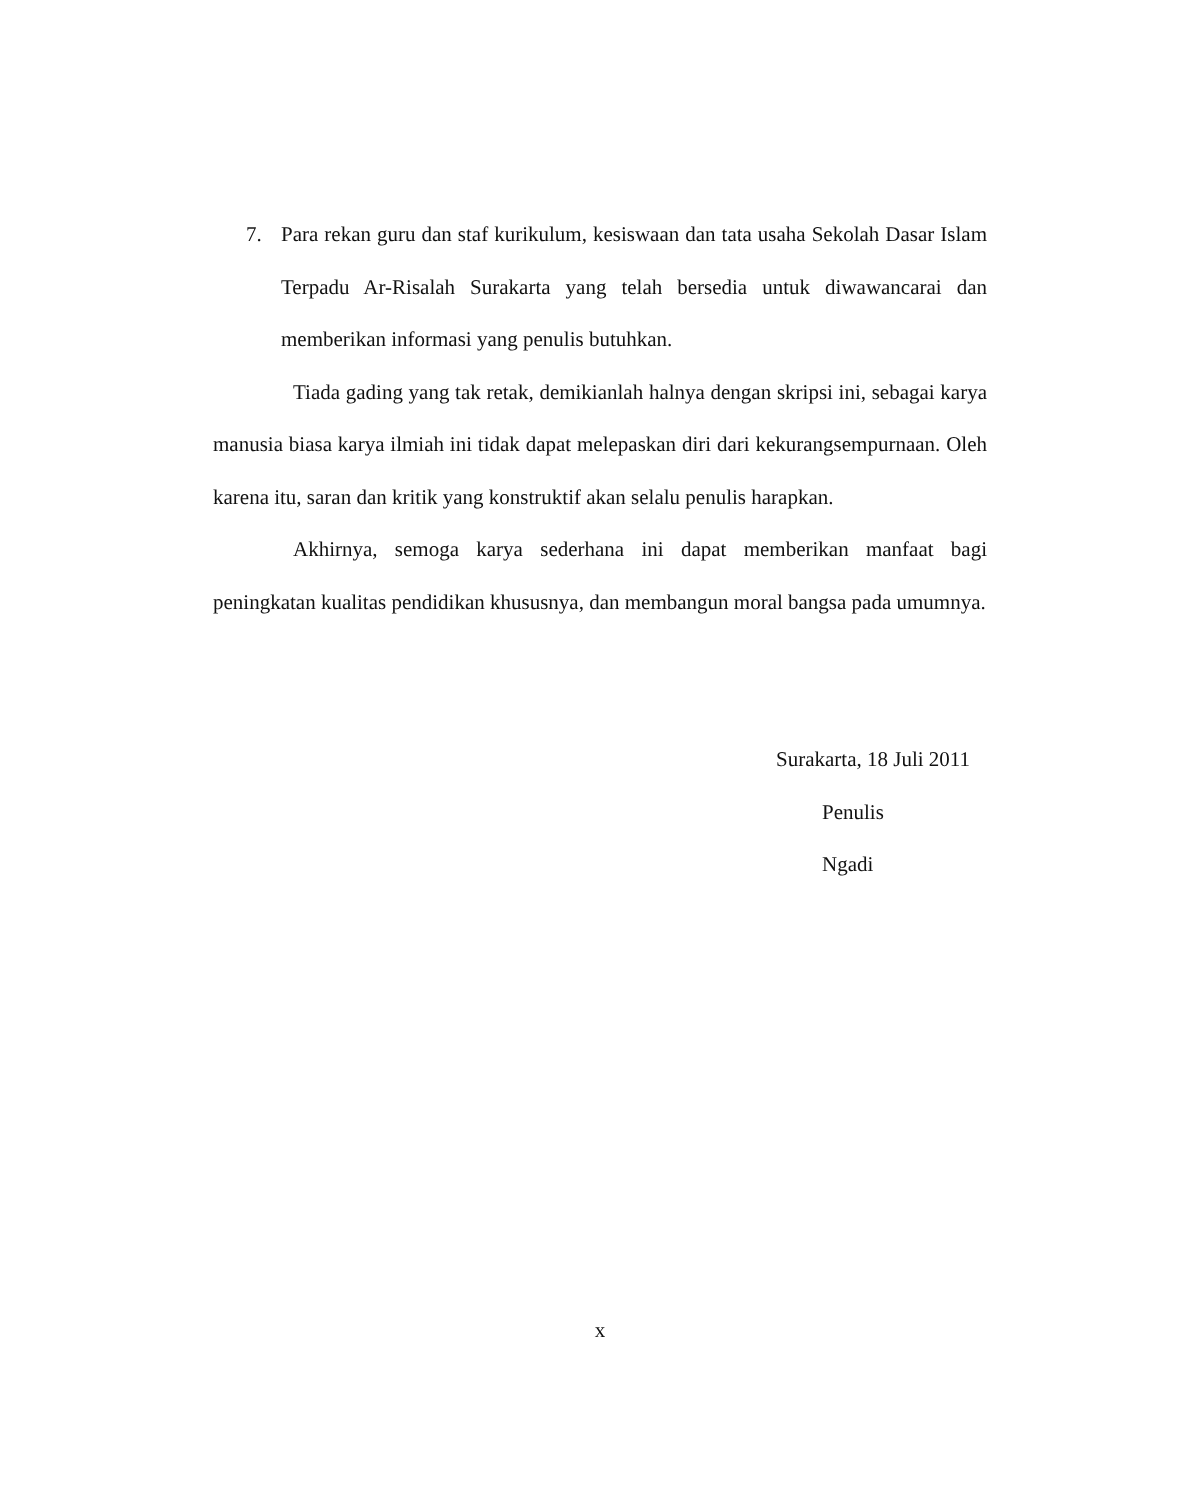7. Para rekan guru dan staf kurikulum, kesiswaan dan tata usaha Sekolah Dasar Islam Terpadu Ar-Risalah Surakarta yang telah bersedia untuk diwawancarai dan memberikan informasi yang penulis butuhkan.
Tiada gading yang tak retak, demikianlah halnya dengan skripsi ini, sebagai karya manusia biasa karya ilmiah ini tidak dapat melepaskan diri dari kekurangsempurnaan. Oleh karena itu, saran dan kritik yang konstruktif akan selalu penulis harapkan.
Akhirnya, semoga karya sederhana ini dapat memberikan manfaat bagi peningkatan kualitas pendidikan khususnya, dan membangun moral bangsa pada umumnya.
Surakarta, 18 Juli 2011
Penulis
Ngadi
x